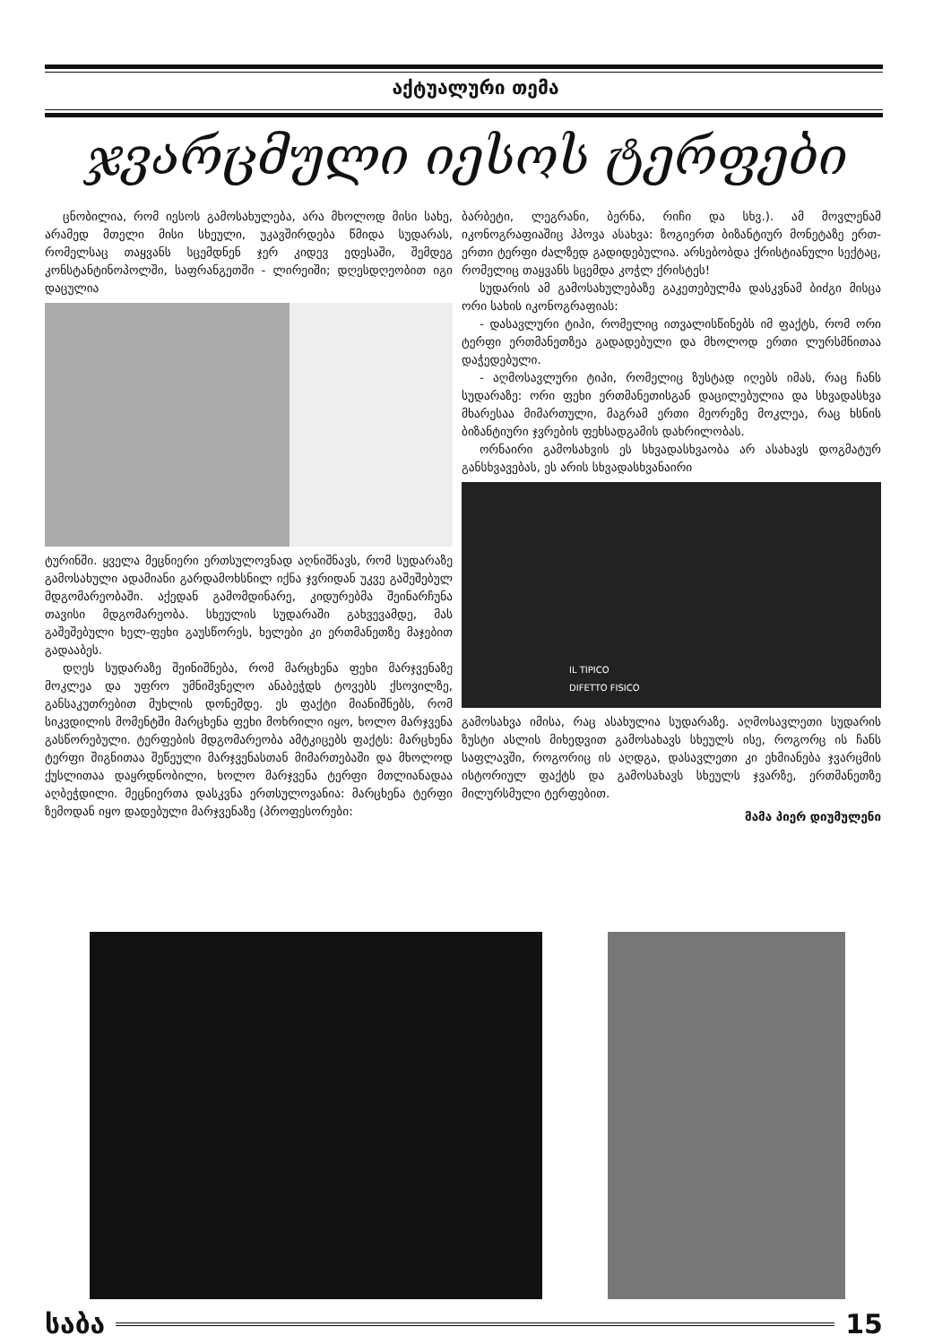აქტუალური თემა
ჯვარცმული იესოს ტერფები
ცნობილია, რომ იესოს გამოსახულება, არა მხოლოდ მისი სახე, არამედ მთელი მისი სხეული, უკავშირდება წმიდა სუდარას, რომელსაც თაყვანს სცემდნენ ჯერ კიდევ ედესაში, შემდეგ კონსტანტინოპოლში, საფრანგეთში - ლირეიში; დღესდღეობით იგი დაცულია
ტურინში. ყველა მეცნიერი ერთსულოვნად აღნიშნავს, რომ სუდარაზე გამოსახული ადამიანი გარდამოხსნილ იქნა ჯვრიდან უკვე გაშეშებულ მდგომარეობაში. აქედან გამომდინარე, კიდურებმა შეინარჩუნა თავისი მდგომარეობა. სხეულის სუდარაში გახვევამდე, მას გაშეშებული ხელ-ფეხი გაუსწორეს, ხელები კი ერთმანეთზე მაჯებით გადააბეს.
დღეს სუდარაზე შეინიშნება, რომ მარცხენა ფეხი მარჯვენაზე მოკლეა და უფრო უმნიშვნელო ანაბეჭდს ტოვებს ქსოვილზე, განსაკუთრებით მუხლის დონემდე. ეს ფაქტი მიანიშნებს, რომ სიკვდილის მომენტში მარცხენა ფეხი მოხრილი იყო, ხოლო მარჯვენა გასწორებული. ტერფების მდგომარეობა ამტკიცებს ფაქტს: მარცხენა ტერფი შიგნითაა შეწეული მარჯვენასთან მიმართებაში და მხოლოდ ქუსლითაა დაყრდნობილი, ხოლო მარჯვენა ტერფი მთლიანადაა აღბეჭდილი. მეცნიერთა დასკვნა ერთსულოვანია: მარცხენა ტერფი ზემოდან იყო დადებული მარჯვენაზე (პროფესორები:
ბარბეტი, ლეგრანი, ბერნა, რიჩი და სხვ.). ამ მოვლენამ იკონოგრაფიაშიც ჰპოვა ასახვა: ზოგიერთ ბიზანტიურ მონეტაზე ერთ-ერთი ტერფი ძალზედ გადიდებულია. არსებობდა ქრისტიანული სექტაც, რომელიც თაყვანს სცემდა კოჭლ ქრისტეს!
სუდარის ამ გამოსახულებაზე გაკეთებულმა დასკვნამ ბიძგი მისცა ორი სახის იკონოგრაფიას:
- დასავლური ტიპი, რომელიც ითვალისწინებს იმ ფაქტს, რომ ორი ტერფი ერთმანეთზეა გადადებული და მხოლოდ ერთი ლურსმნითაა დაჭედებული.
- აღმოსავლური ტიპი, რომელიც ზუსტად იღებს იმას, რაც ჩანს სუდარაზე: ორი ფეხი ერთმანეთისგან დაცილებულია და სხვადასხვა მხარესაა მიმართული, მაგრამ ერთი მეორეზე მოკლეა, რაც ხსნის ბიზანტიური ჯვრების ფეხსადგამის დახრილობას.
ორნაირი გამოსახვის ეს სხვადასხვაობა არ ასახავს დოგმატურ განსხვავებას, ეს არის სხვადასხვანაირი
IL TIPICO
DIFETTO FISICO
გამოსახვა იმისა, რაც ასახულია სუდარაზე. აღმოსავლეთი სუდარის ზუსტი ასლის მიხედვით გამოსახავს სხეულს ისე, როგორც ის ჩანს საფლავში, როგორიც ის აღდგა, დასავლეთი კი ეხმიანება ჯვარცმის ისტორიულ ფაქტს და გამოსახავს სხეულს ჯვარზე, ერთმანეთზე მილურსმული ტერფებით.
მამა პიერ დიუმულენი
საბა 15